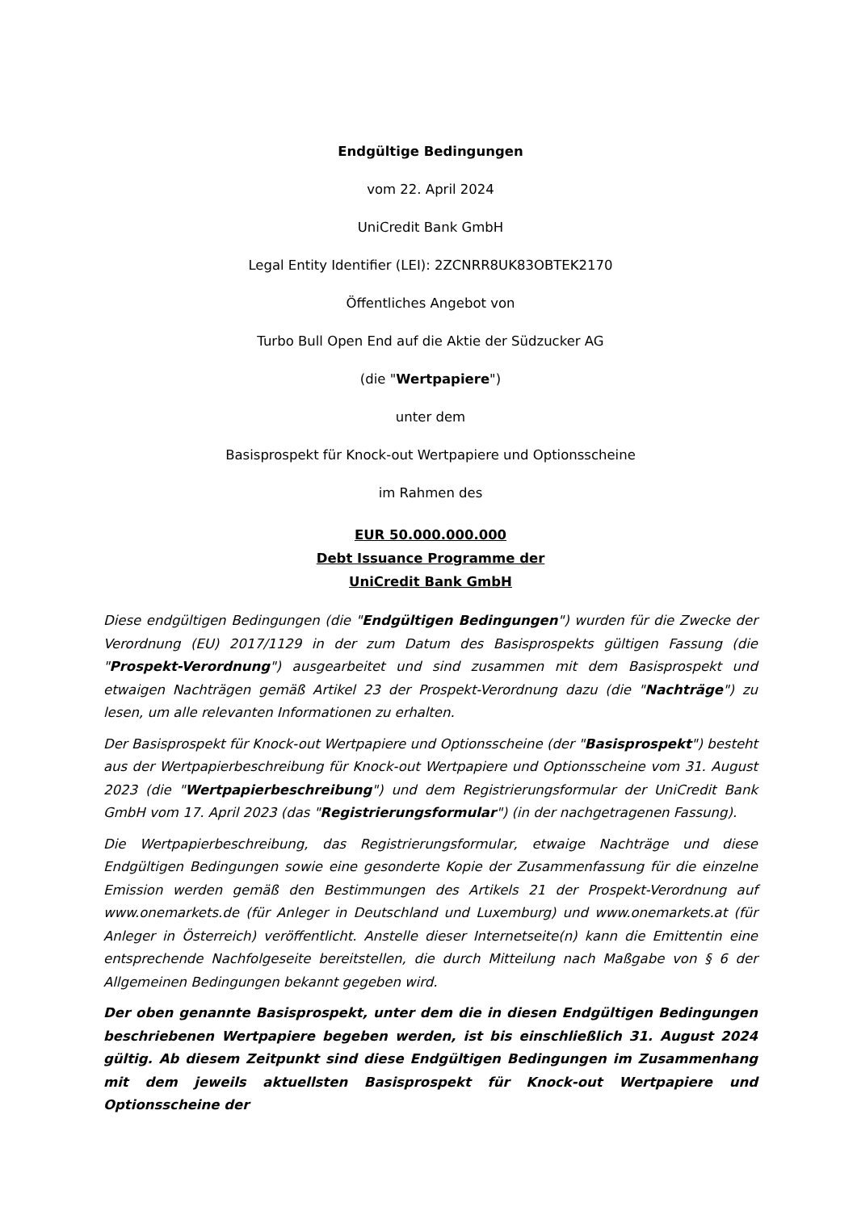Endgültige Bedingungen
vom 22. April 2024
UniCredit Bank GmbH
Legal Entity Identifier (LEI): 2ZCNRR8UK83OBTEK2170
Öffentliches Angebot von
Turbo Bull Open End auf die Aktie der Südzucker AG
(die "Wertpapiere")
unter dem
Basisprospekt für Knock-out Wertpapiere und Optionsscheine
im Rahmen des
EUR 50.000.000.000
Debt Issuance Programme der
UniCredit Bank GmbH
Diese endgültigen Bedingungen (die "Endgültigen Bedingungen") wurden für die Zwecke der Verordnung (EU) 2017/1129 in der zum Datum des Basisprospekts gültigen Fassung (die "Prospekt-Verordnung") ausgearbeitet und sind zusammen mit dem Basisprospekt und etwaigen Nachträgen gemäß Artikel 23 der Prospekt-Verordnung dazu (die "Nachträge") zu lesen, um alle relevanten Informationen zu erhalten.
Der Basisprospekt für Knock-out Wertpapiere und Optionsscheine (der "Basisprospekt") besteht aus der Wertpapierbeschreibung für Knock-out Wertpapiere und Optionsscheine vom 31. August 2023 (die "Wertpapierbeschreibung") und dem Registrierungsformular der UniCredit Bank GmbH vom 17. April 2023 (das "Registrierungsformular") (in der nachgetragenen Fassung).
Die Wertpapierbeschreibung, das Registrierungsformular, etwaige Nachträge und diese Endgültigen Bedingungen sowie eine gesonderte Kopie der Zusammenfassung für die einzelne Emission werden gemäß den Bestimmungen des Artikels 21 der Prospekt-Verordnung auf www.onemarkets.de (für Anleger in Deutschland und Luxemburg) und www.onemarkets.at (für Anleger in Österreich) veröffentlicht. Anstelle dieser Internetseite(n) kann die Emittentin eine entsprechende Nachfolgeseite bereitstellen, die durch Mitteilung nach Maßgabe von § 6 der Allgemeinen Bedingungen bekannt gegeben wird.
Der oben genannte Basisprospekt, unter dem die in diesen Endgültigen Bedingungen beschriebenen Wertpapiere begeben werden, ist bis einschließlich 31. August 2024 gültig. Ab diesem Zeitpunkt sind diese Endgültigen Bedingungen im Zusammenhang mit dem jeweils aktuellsten Basisprospekt für Knock-out Wertpapiere und Optionsscheine der